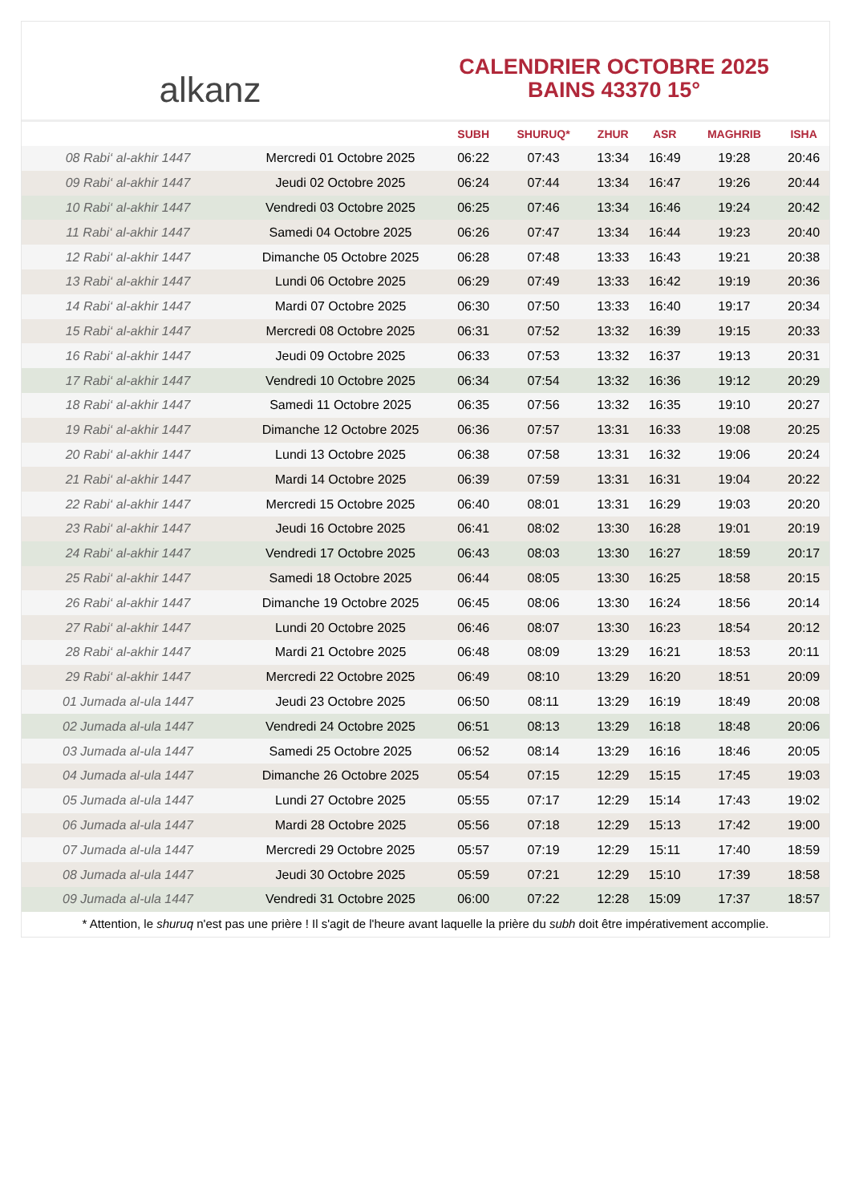alkanz
CALENDRIER OCTOBRE 2025
BAINS 43370 15°
| | | SUBH | SHURUQ* | ZHUR | ASR | MAGHRIB | ISHA |
| --- | --- | --- | --- | --- | --- | --- | --- |
| 08 Rabi‘ al-akhir 1447 | Mercredi 01 Octobre 2025 | 06:22 | 07:43 | 13:34 | 16:49 | 19:28 | 20:46 |
| 09 Rabi‘ al-akhir 1447 | Jeudi 02 Octobre 2025 | 06:24 | 07:44 | 13:34 | 16:47 | 19:26 | 20:44 |
| 10 Rabi‘ al-akhir 1447 | Vendredi 03 Octobre 2025 | 06:25 | 07:46 | 13:34 | 16:46 | 19:24 | 20:42 |
| 11 Rabi‘ al-akhir 1447 | Samedi 04 Octobre 2025 | 06:26 | 07:47 | 13:34 | 16:44 | 19:23 | 20:40 |
| 12 Rabi‘ al-akhir 1447 | Dimanche 05 Octobre 2025 | 06:28 | 07:48 | 13:33 | 16:43 | 19:21 | 20:38 |
| 13 Rabi‘ al-akhir 1447 | Lundi 06 Octobre 2025 | 06:29 | 07:49 | 13:33 | 16:42 | 19:19 | 20:36 |
| 14 Rabi‘ al-akhir 1447 | Mardi 07 Octobre 2025 | 06:30 | 07:50 | 13:33 | 16:40 | 19:17 | 20:34 |
| 15 Rabi‘ al-akhir 1447 | Mercredi 08 Octobre 2025 | 06:31 | 07:52 | 13:32 | 16:39 | 19:15 | 20:33 |
| 16 Rabi‘ al-akhir 1447 | Jeudi 09 Octobre 2025 | 06:33 | 07:53 | 13:32 | 16:37 | 19:13 | 20:31 |
| 17 Rabi‘ al-akhir 1447 | Vendredi 10 Octobre 2025 | 06:34 | 07:54 | 13:32 | 16:36 | 19:12 | 20:29 |
| 18 Rabi‘ al-akhir 1447 | Samedi 11 Octobre 2025 | 06:35 | 07:56 | 13:32 | 16:35 | 19:10 | 20:27 |
| 19 Rabi‘ al-akhir 1447 | Dimanche 12 Octobre 2025 | 06:36 | 07:57 | 13:31 | 16:33 | 19:08 | 20:25 |
| 20 Rabi‘ al-akhir 1447 | Lundi 13 Octobre 2025 | 06:38 | 07:58 | 13:31 | 16:32 | 19:06 | 20:24 |
| 21 Rabi‘ al-akhir 1447 | Mardi 14 Octobre 2025 | 06:39 | 07:59 | 13:31 | 16:31 | 19:04 | 20:22 |
| 22 Rabi‘ al-akhir 1447 | Mercredi 15 Octobre 2025 | 06:40 | 08:01 | 13:31 | 16:29 | 19:03 | 20:20 |
| 23 Rabi‘ al-akhir 1447 | Jeudi 16 Octobre 2025 | 06:41 | 08:02 | 13:30 | 16:28 | 19:01 | 20:19 |
| 24 Rabi‘ al-akhir 1447 | Vendredi 17 Octobre 2025 | 06:43 | 08:03 | 13:30 | 16:27 | 18:59 | 20:17 |
| 25 Rabi‘ al-akhir 1447 | Samedi 18 Octobre 2025 | 06:44 | 08:05 | 13:30 | 16:25 | 18:58 | 20:15 |
| 26 Rabi‘ al-akhir 1447 | Dimanche 19 Octobre 2025 | 06:45 | 08:06 | 13:30 | 16:24 | 18:56 | 20:14 |
| 27 Rabi‘ al-akhir 1447 | Lundi 20 Octobre 2025 | 06:46 | 08:07 | 13:30 | 16:23 | 18:54 | 20:12 |
| 28 Rabi‘ al-akhir 1447 | Mardi 21 Octobre 2025 | 06:48 | 08:09 | 13:29 | 16:21 | 18:53 | 20:11 |
| 29 Rabi‘ al-akhir 1447 | Mercredi 22 Octobre 2025 | 06:49 | 08:10 | 13:29 | 16:20 | 18:51 | 20:09 |
| 01 Jumada al-ula 1447 | Jeudi 23 Octobre 2025 | 06:50 | 08:11 | 13:29 | 16:19 | 18:49 | 20:08 |
| 02 Jumada al-ula 1447 | Vendredi 24 Octobre 2025 | 06:51 | 08:13 | 13:29 | 16:18 | 18:48 | 20:06 |
| 03 Jumada al-ula 1447 | Samedi 25 Octobre 2025 | 06:52 | 08:14 | 13:29 | 16:16 | 18:46 | 20:05 |
| 04 Jumada al-ula 1447 | Dimanche 26 Octobre 2025 | 05:54 | 07:15 | 12:29 | 15:15 | 17:45 | 19:03 |
| 05 Jumada al-ula 1447 | Lundi 27 Octobre 2025 | 05:55 | 07:17 | 12:29 | 15:14 | 17:43 | 19:02 |
| 06 Jumada al-ula 1447 | Mardi 28 Octobre 2025 | 05:56 | 07:18 | 12:29 | 15:13 | 17:42 | 19:00 |
| 07 Jumada al-ula 1447 | Mercredi 29 Octobre 2025 | 05:57 | 07:19 | 12:29 | 15:11 | 17:40 | 18:59 |
| 08 Jumada al-ula 1447 | Jeudi 30 Octobre 2025 | 05:59 | 07:21 | 12:29 | 15:10 | 17:39 | 18:58 |
| 09 Jumada al-ula 1447 | Vendredi 31 Octobre 2025 | 06:00 | 07:22 | 12:28 | 15:09 | 17:37 | 18:57 |
* Attention, le shuruq n'est pas une prière ! Il s'agit de l'heure avant laquelle la prière du subh doit être impérativement accomplie.